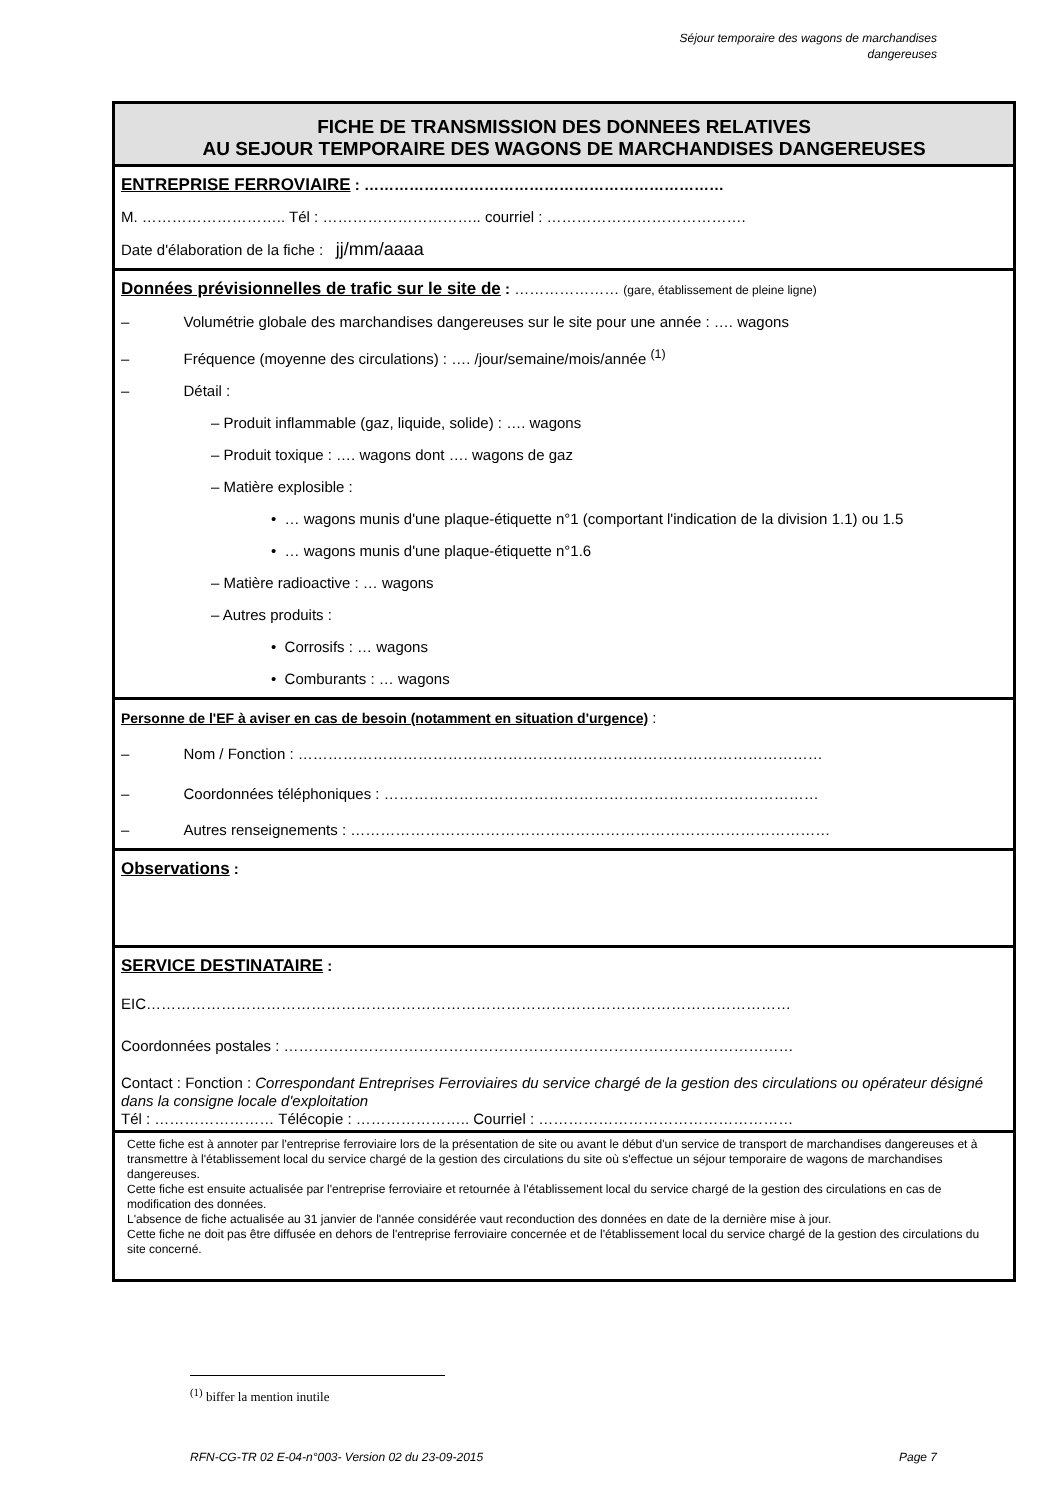Séjour temporaire des wagons de marchandises
dangereuses
FICHE DE TRANSMISSION DES DONNEES RELATIVES
AU SEJOUR TEMPORAIRE DES WAGONS DE MARCHANDISES DANGEREUSES
ENTREPRISE FERROVIAIRE : ………………………………………………………………
M. ……………………….. Tél : ………………………….. courriel : ………………………………….
Date d'élaboration de la fiche : jj/mm/aaaa
Données prévisionnelles de trafic sur le site de : ………………… (gare, établissement de pleine ligne)
– Volumétrie globale des marchandises dangereuses sur le site pour une année : …. wagons
– Fréquence (moyenne des circulations) : …. /jour/semaine/mois/année <sup>(1)</sup>
– Détail :
– Produit inflammable (gaz, liquide, solide) : …. wagons
– Produit toxique : …. wagons dont …. wagons de gaz
– Matière explosible :
• … wagons munis d'une plaque-étiquette n°1 (comportant l'indication de la division 1.1) ou 1.5
• … wagons munis d'une plaque-étiquette n°1.6
– Matière radioactive : … wagons
– Autres produits :
• Corrosifs : … wagons
• Comburants : … wagons
Personne de l'EF à aviser en cas de besoin (notamment en situation d'urgence) :
– Nom / Fonction : ……………………………………………………………………………………………
– Coordonnées téléphoniques : ……………………………………………………………………………
– Autres renseignements : ……………………………………………………………………………………
Observations :
SERVICE DESTINATAIRE :
EIC…………………………………………………………………………………………………………………
Coordonnées postales : …………………………………………………………………………………………
Contact : Fonction : Correspondant Entreprises Ferroviaires du service chargé de la gestion des circulations ou opérateur désigné dans la consigne locale d'exploitation
Tél : …………………… Télécopie : ………………….. Courriel : ……………………………………………
Cette fiche est à annoter par l'entreprise ferroviaire lors de la présentation de site ou avant le début d'un service de transport de marchandises dangereuses et à transmettre à l'établissement local du service chargé de la gestion des circulations du site où s'effectue un séjour temporaire de wagons de marchandises dangereuses.
Cette fiche est ensuite actualisée par l'entreprise ferroviaire et retournée à l'établissement local du service chargé de la gestion des circulations en cas de modification des données.
L'absence de fiche actualisée au 31 janvier de l'année considérée vaut reconduction des données en date de la dernière mise à jour.
Cette fiche ne doit pas être diffusée en dehors de l'entreprise ferroviaire concernée et de l'établissement local du service chargé de la gestion des circulations du site concerné.
<sup>(1)</sup> biffer la mention inutile
RFN-CG-TR 02 E-04-n°003- Version 02 du 23-09-2015 Page 7